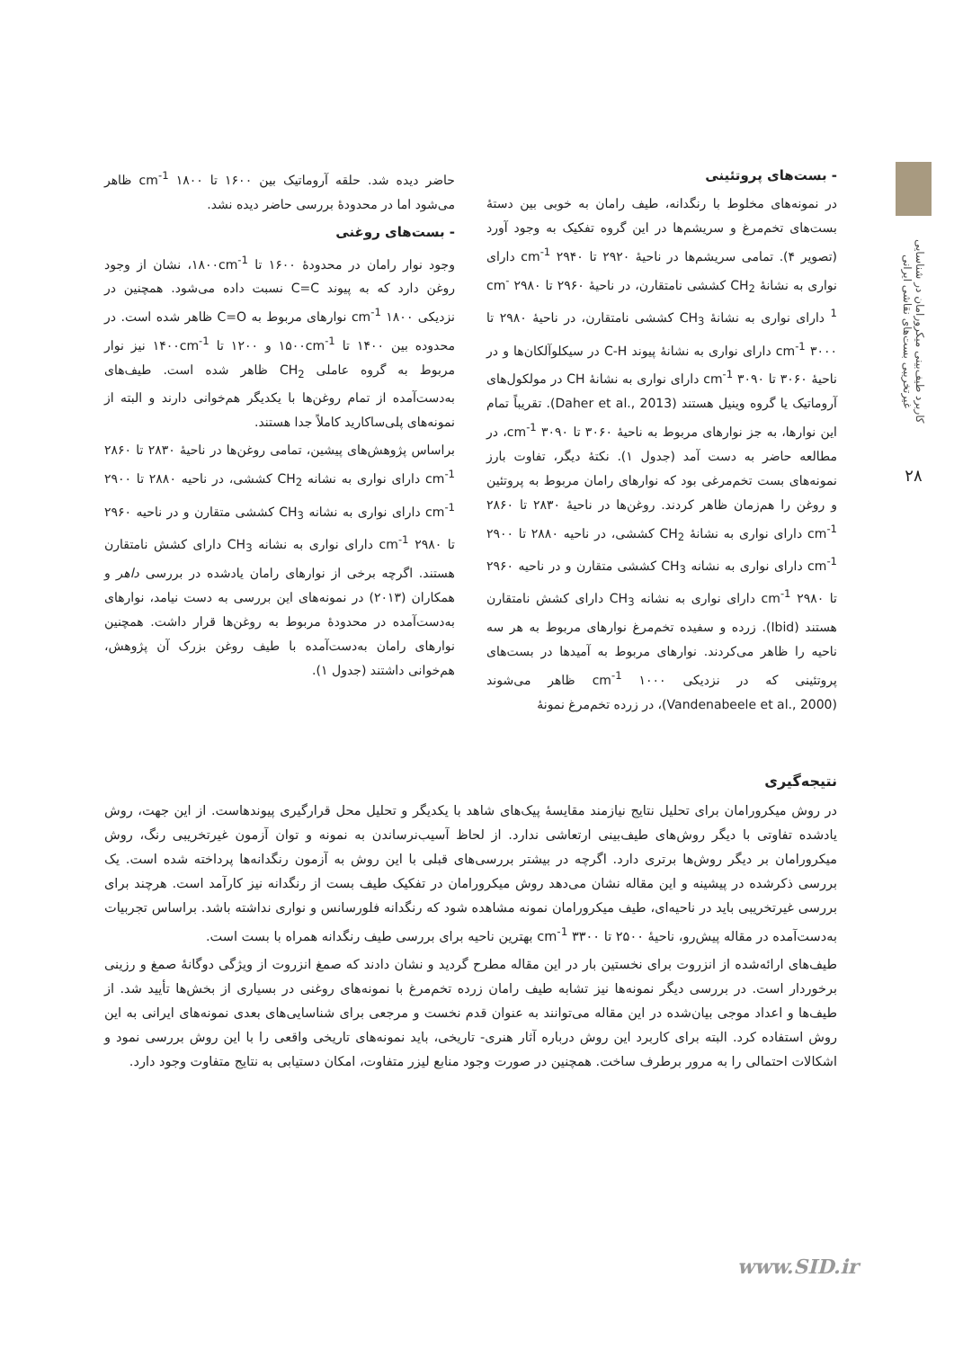کاربرد طیف‌بینی میکرورامان در شناسایی غیرتخریبی بست‌های نقاشی ایرانی
۲۸
- بست‌های پروتئینی
در نمونه‌های مخلوط با رنگدانه، طیف رامان به خوبی بین دستهٔ بست‌های تخم‌مرغ و سریشم‌ها در این گروه تفکیک به وجود آورد (تصویر ۴). تمامی سریشم‌ها در ناحیهٔ ۲۹۲۰ تا ۲۹۴۰ cm<sup>-1</sup> دارای نواری به نشانهٔ CH<sub>2</sub> کششی نامتقارن، در ناحیهٔ ۲۹۶۰ تا ۲۹۸۰ cm<sup>-1</sup> دارای نواری به نشانهٔ CH<sub>3</sub> کششی نامتقارن، در ناحیهٔ ۲۹۸۰ تا ۳۰۰۰ cm<sup>-1</sup> دارای نواری به نشانهٔ پیوند C-H در سیکلوآلکان‌ها و در ناحیهٔ ۳۰۶۰ تا ۳۰۹۰ cm<sup>-1</sup> دارای نواری به نشانهٔ CH در مولکول‌های آروماتیک یا گروه وینیل هستند (Daher et al., 2013). تقریباً تمام این نوارها، به جز نوارهای مربوط به ناحیهٔ ۳۰۶۰ تا ۳۰۹۰ cm<sup>-1</sup>، در مطالعه حاضر به دست آمد (جدول ۱). نکتهٔ دیگر، تفاوت بارز نمونه‌های بست تخم‌مرغی بود که نوارهای رامان مربوط به پروتئین و روغن را هم‌زمان ظاهر کردند. روغن‌ها در ناحیهٔ ۲۸۳۰ تا ۲۸۶۰ cm<sup>-1</sup> دارای نواری به نشانهٔ CH<sub>2</sub> کششی، در ناحیه ۲۸۸۰ تا ۲۹۰۰ cm<sup>-1</sup> دارای نواری به نشانه CH<sub>3</sub> کششی متقارن و در ناحیه ۲۹۶۰ تا ۲۹۸۰ cm<sup>-1</sup> دارای نواری به نشانه CH<sub>3</sub> دارای کشش نامتقارن هستند (Ibid). زرده و سفیده تخم‌مرغ نوارهای مربوط به هر سه ناحیه را ظاهر می‌کردند. نوارهای مربوط به آمیدها در بست‌های پروتئینی که در نزدیکی ۱۰۰۰ cm<sup>-1</sup> ظاهر می‌شوند (Vandenabeele et al., 2000)، در زرده تخم‌مرغ نمونهٔ
حاضر دیده شد. حلقه آروماتیک بین ۱۶۰۰ تا ۱۸۰۰ cm<sup>-1</sup> ظاهر می‌شود اما در محدودهٔ بررسی حاضر دیده نشد.
- بست‌های روغنی
وجود نوار رامان در محدودهٔ ۱۶۰۰ تا ۱۸۰۰cm<sup>-1</sup>، نشان از وجود روغن دارد که به پیوند C=C نسبت داده می‌شود. همچنین در نزدیکی ۱۸۰۰ cm<sup>-1</sup> نوارهای مربوط به C=O ظاهر شده است. در محدوده بین ۱۴۰۰ تا ۱۵۰۰cm<sup>-1</sup> و ۱۲۰۰ تا ۱۴۰۰cm<sup>-1</sup> نیز نوار مربوط به گروه عاملی CH<sub>2</sub> ظاهر شده است. طیف‌های به‌دست‌آمده از تمام روغن‌ها با یکدیگر هم‌خوانی دارند و البته از نمونه‌های پلی‌ساکارید کاملاً جدا هستند.
براساس پژوهش‌های پیشین، تمامی روغن‌ها در ناحیهٔ ۲۸۳۰ تا ۲۸۶۰ cm<sup>-1</sup> دارای نواری به نشانه CH<sub>2</sub> کششی، در ناحیه ۲۸۸۰ تا ۲۹۰۰ cm<sup>-1</sup> دارای نواری به نشانه CH<sub>3</sub> کششی متقارن و در ناحیه ۲۹۶۰ تا ۲۹۸۰ cm<sup>-1</sup> دارای نواری به نشانه CH<sub>3</sub> دارای کشش نامتقارن هستند. اگرچه برخی از نوارهای رامان یادشده در بررسی داهر و همکاران (۲۰۱۳) در نمونه‌های این بررسی به دست نیامد، نوارهای به‌دست‌آمده در محدودهٔ مربوط به روغن‌ها قرار داشت. همچنین نوارهای رامان به‌دست‌آمده با طیف روغن بزرک آن پژوهش، هم‌خوانی داشتند (جدول ۱).
نتیجه‌گیری
در روش میکرورامان برای تحلیل نتایج نیازمند مقایسهٔ پیک‌های شاهد با یکدیگر و تحلیل محل قرارگیری پیوندهاست. از این جهت، روش یادشده تفاوتی با دیگر روش‌های طیف‌بینی ارتعاشی ندارد. از لحاظ آسیب‌نرساندن به نمونه و توان آزمون غیرتخریبی رنگ، روش میکرورامان بر دیگر روش‌ها برتری دارد. اگرچه در بیشتر بررسی‌های قبلی با این روش به آزمون رنگدانه‌ها پرداخته شده است. یک بررسی ذکرشده در پیشینه و این مقاله نشان می‌دهد روش میکرورامان در تفکیک طیف بست از رنگدانه نیز کارآمد است. هرچند برای بررسی غیرتخریبی باید در ناحیه‌ای، طیف میکرورامان نمونه مشاهده شود که رنگدانه فلورسانس و نواری نداشته باشد. براساس تجربیات به‌دست‌آمده در مقاله پیش‌رو، ناحیهٔ ۲۵۰۰ تا ۳۳۰۰ cm<sup>-1</sup> بهترین ناحیه برای بررسی طیف رنگدانه همراه با بست است.
طیف‌های ارائه‌شده از انزروت برای نخستین بار در این مقاله مطرح گردید و نشان دادند که صمغ انزروت از ویژگی دوگانهٔ صمغ و رزینی برخوردار است. در بررسی دیگر نمونه‌ها نیز تشابه طیف رامان زرده تخم‌مرغ با نمونه‌های روغنی در بسیاری از بخش‌ها تأیید شد. از طیف‌ها و اعداد موجی بیان‌شده در این مقاله می‌توانند به عنوان قدم نخست و مرجعی برای شناسایی‌های بعدی نمونه‌های ایرانی به این روش استفاده کرد. البته برای کاربرد این روش درباره آثار هنری- تاریخی، باید نمونه‌های تاریخی واقعی را با این روش بررسی نمود و اشکالات احتمالی را به مرور برطرف ساخت. همچنین در صورت وجود منابع لیزر متفاوت، امکان دستیابی به نتایج متفاوت وجود دارد.
www.SID.ir